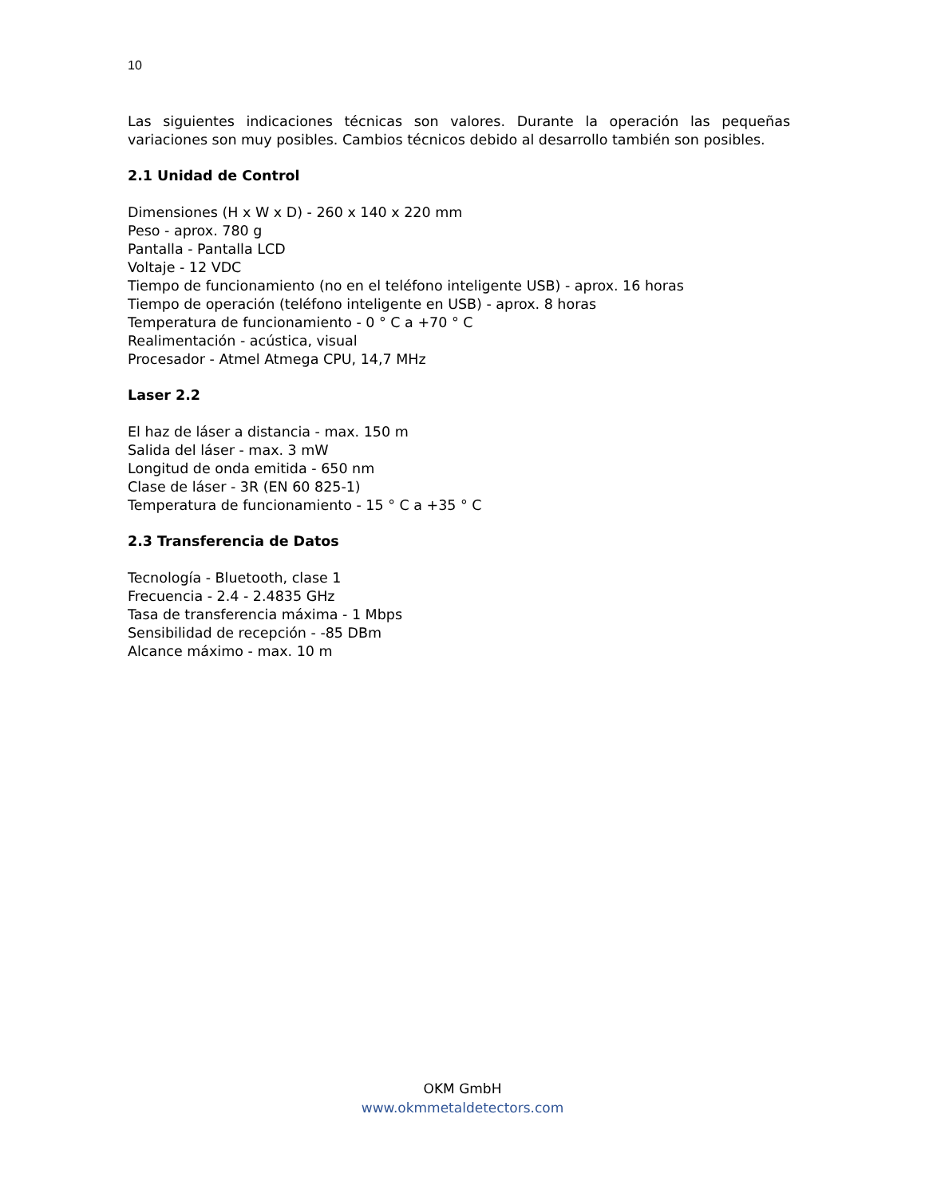10
Las siguientes indicaciones técnicas son valores. Durante la operación las pequeñas variaciones son muy posibles. Cambios técnicos debido al desarrollo también son posibles.
2.1 Unidad de Control
Dimensiones (H x W x D) - 260 x 140 x 220 mm
Peso - aprox. 780 g
Pantalla - Pantalla LCD
Voltaje - 12 VDC
Tiempo de funcionamiento (no en el teléfono inteligente USB) - aprox. 16 horas
Tiempo de operación (teléfono inteligente en USB) - aprox. 8 horas
Temperatura de funcionamiento - 0 ° C a +70 ° C
Realimentación - acústica, visual
Procesador - Atmel Atmega CPU, 14,7 MHz
Laser 2.2
El haz de láser a distancia - max. 150 m
Salida del láser - max. 3 mW
Longitud de onda emitida - 650 nm
Clase de láser - 3R (EN 60 825-1)
Temperatura de funcionamiento - 15 ° C a +35 ° C
2.3 Transferencia de Datos
Tecnología - Bluetooth, clase 1
Frecuencia - 2.4 - 2.4835 GHz
Tasa de transferencia máxima - 1 Mbps
Sensibilidad de recepción - -85 DBm
Alcance máximo - max. 10 m
OKM GmbH
www.okmmetaldetectors.com